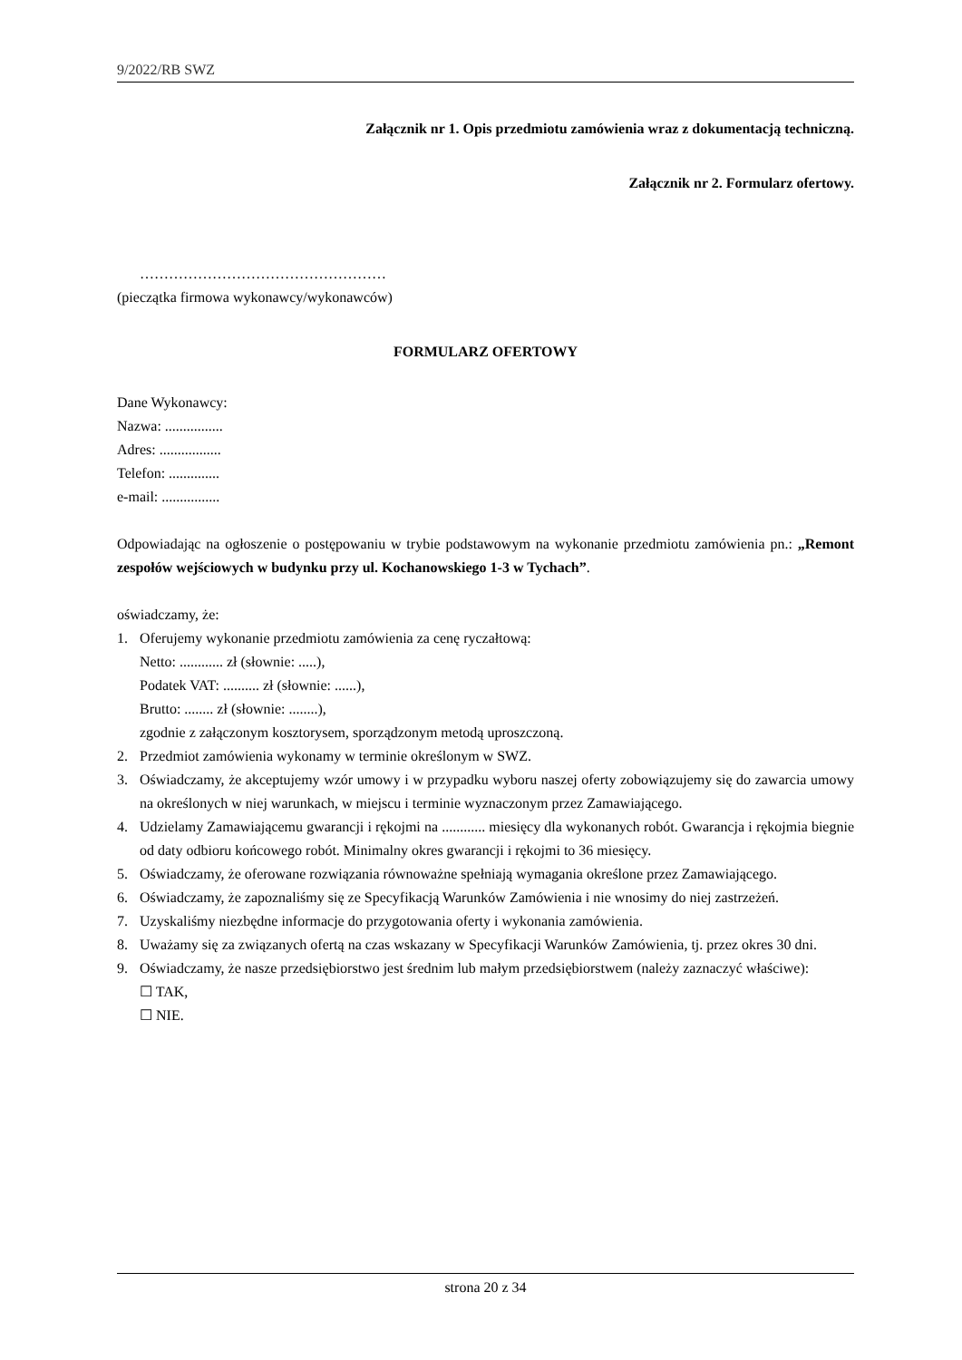9/2022/RB SWZ
Załącznik nr 1. Opis przedmiotu zamówienia wraz z dokumentacją techniczną.
Załącznik nr 2. Formularz ofertowy.
……………………………………………
(pieczątka firmowa wykonawcy/wykonawców)
FORMULARZ OFERTOWY
Dane Wykonawcy:
Nazwa: ................
Adres: .................
Telefon: ..............
e-mail: ................
Odpowiadając na ogłoszenie o postępowaniu w trybie podstawowym na wykonanie przedmiotu zamówienia pn.: „Remont zespołów wejściowych w budynku przy ul. Kochanowskiego 1-3 w Tychach”.
oświadczamy, że:
1. Oferujemy wykonanie przedmiotu zamówienia za cenę ryczałtową:
Netto: ............ zł (słownie: .....),
Podatek VAT: .......... zł (słownie: ......),
Brutto: ........ zł (słownie: ........),
zgodnie z załączonym kosztorysem, sporządzonym metodą uproszczoną.
2. Przedmiot zamówienia wykonamy w terminie określonym w SWZ.
3. Oświadczamy, że akceptujemy wzór umowy i w przypadku wyboru naszej oferty zobowiązujemy się do zawarcia umowy na określonych w niej warunkach, w miejscu i terminie wyznaczonym przez Zamawiającego.
4. Udzielamy Zamawiającemu gwarancji i rękojmi na ............ miesięcy dla wykonanych robót. Gwarancja i rękojmia biegnie od daty odbioru końcowego robót. Minimalny okres gwarancji i rękojmi to 36 miesięcy.
5. Oświadczamy, że oferowane rozwiązania równoważne spełniają wymagania określone przez Zamawiającego.
6. Oświadczamy, że zapoznaliśmy się ze Specyfikacją Warunków Zamówienia i nie wnosimy do niej zastrzeżeń.
7. Uzyskaliśmy niezbędne informacje do przygotowania oferty i wykonania zamówienia.
8. Uważamy się za związanych ofertą na czas wskazany w Specyfikacji Warunków Zamówienia, tj. przez okres 30 dni.
9. Oświadczamy, że nasze przedsiębiorstwo jest średnim lub małym przedsiębiorstwem (należy zaznaczyć właściwe):
☐ TAK,
☐ NIE.
strona 20 z 34